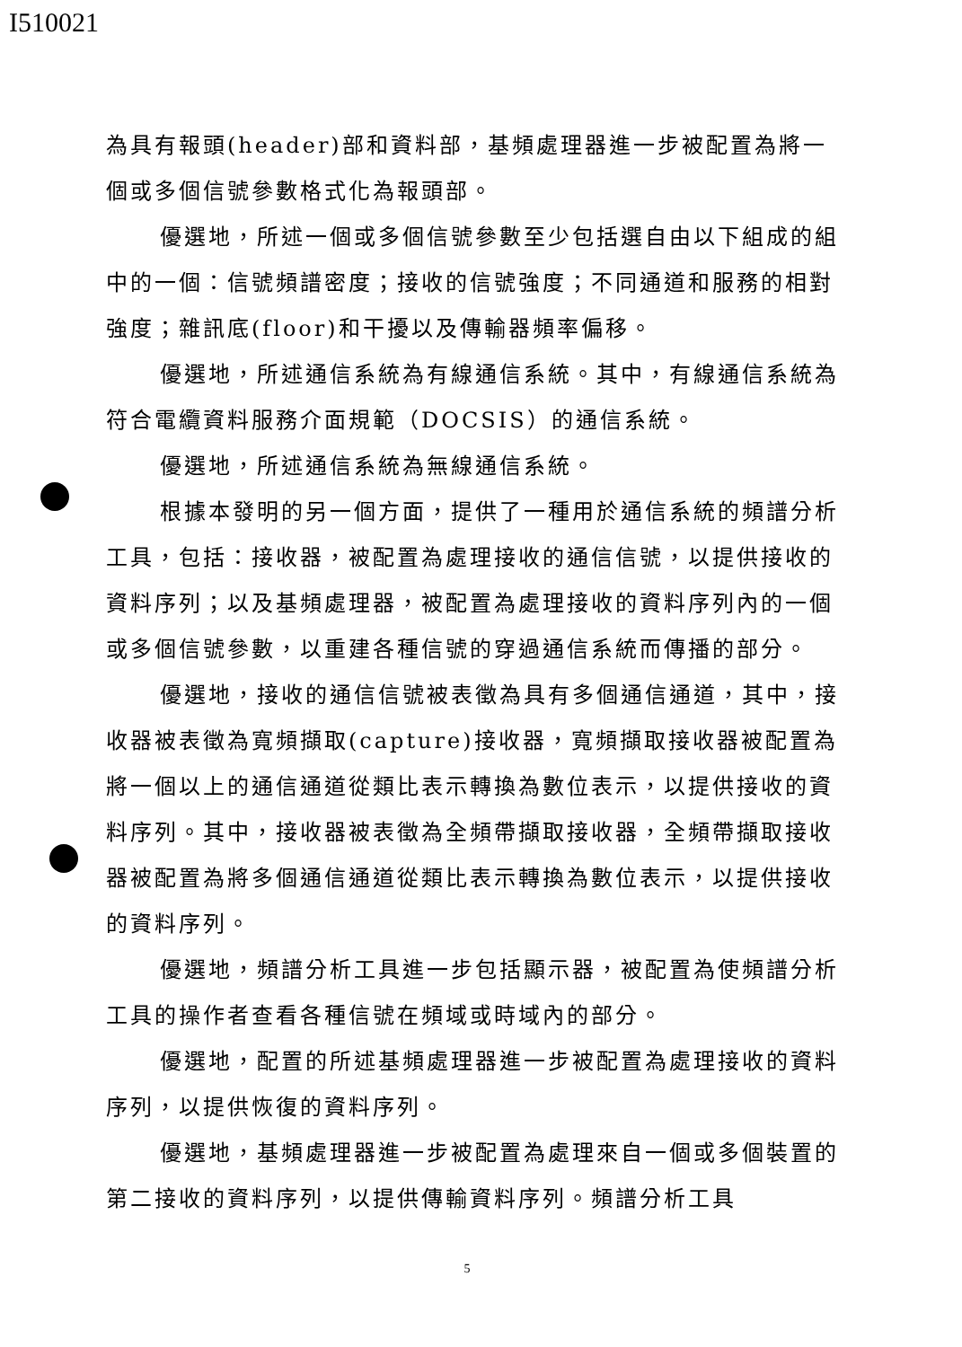I510021
為具有報頭(header)部和資料部，基頻處理器進一步被配置為將一個或多個信號參數格式化為報頭部。
優選地，所述一個或多個信號參數至少包括選自由以下組成的組中的一個：信號頻譜密度；接收的信號強度；不同通道和服務的相對強度；雜訊底(floor)和干擾以及傳輸器頻率偏移。
優選地，所述通信系統為有線通信系統。其中，有線通信系統為符合電纜資料服務介面規範（DOCSIS）的通信系統。
優選地，所述通信系統為無線通信系統。
根據本發明的另一個方面，提供了一種用於通信系統的頻譜分析工具，包括：接收器，被配置為處理接收的通信信號，以提供接收的資料序列；以及基頻處理器，被配置為處理接收的資料序列內的一個或多個信號參數，以重建各種信號的穿過通信系統而傳播的部分。
優選地，接收的通信信號被表徵為具有多個通信通道，其中，接收器被表徵為寬頻擷取(capture)接收器，寬頻擷取接收器被配置為將一個以上的通信通道從類比表示轉換為數位表示，以提供接收的資料序列。其中，接收器被表徵為全頻帶擷取接收器，全頻帶擷取接收器被配置為將多個通信通道從類比表示轉換為數位表示，以提供接收的資料序列。
優選地，頻譜分析工具進一步包括顯示器，被配置為使頻譜分析工具的操作者查看各種信號在頻域或時域內的部分。
優選地，配置的所述基頻處理器進一步被配置為處理接收的資料序列，以提供恢復的資料序列。
優選地，基頻處理器進一步被配置為處理來自一個或多個裝置的第二接收的資料序列，以提供傳輸資料序列。頻譜分析工具
5